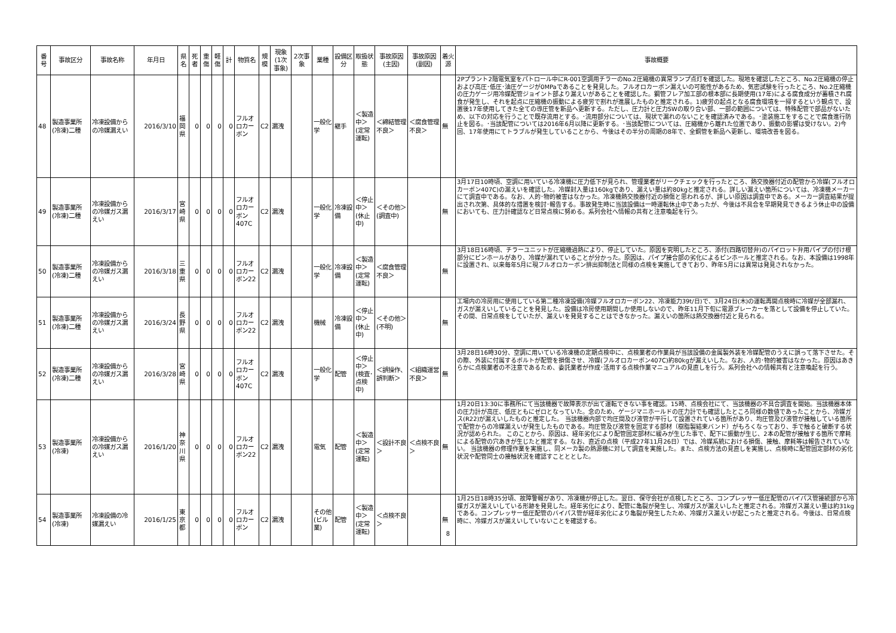| 番号 | 事故区分 | 事故名称 | 年月日 | 県名 | 死者 | 重傷 | 軽傷 | 計 | 物質名 | 規模 | 現象(1次事象) | 2次事象 | 業種 | 設備区分 | 取扱状態 | 事故原因(主因) | 事故原因(副因) | 着火源 | 事故概要 |
| --- | --- | --- | --- | --- | --- | --- | --- | --- | --- | --- | --- | --- | --- | --- | --- | --- | --- | --- | --- |
| 48 | 製造事業所(冷凍)二種 | 冷凍設備からの冷媒漏えい | 2016/3/10 | 福岡県 | 0 | 0 | 0 | 0 | フルオロカーボン | C2 | 漏洩 | | 一般化学 | 継手 | ＜製造中＞(定常運転) | ＜締結管理不良＞ | ＜腐食管理不良＞ | 無 | 2Pプラント2階電気室をパトロール中にR-001空調用チラーのNo.2圧縮機の異常ランプ点灯を確認した。現地を確認したところ、No.2圧縮機の停止および高圧･低圧･油圧ゲージが0MPaであることを発見した。フルオロカーボン漏えいの可能性があるため、気密試験を行ったところ、No.2圧縮機の圧力ゲージ用冷媒配管ジョイント部より漏えいがあることを確認した。鋼管フレア加工部の根本部に長期使用(17年)による腐食成分が蓄積され腐食が発生し、それを起点に圧縮機の振動による疲労で割れが進展したものと推定される。1)疲労の起点となる腐食環境を一掃するという観点で、設置後17年使用してきた全ての導圧管を新品へ更新する。ただし、圧力計と圧力SWの取り合い部、一部の範囲については、特殊配管で部品がないため、以下の対応を行うことで既存流用とする。･流用部分については、現状で漏れのないことを確認済みである。･塗装施工をすることで腐食進行防止を図る。･当該配管については2016年6月以降に更新する。･当該配管については、圧縮機から離れた位置であり、振動の影響は受けない。2)今回、17年使用にてトラブルが発生していることから、今後はその半分の周期の8年で、全銅管を新品へ更新し、環境改善を図る。 |
| 49 | 製造事業所(冷凍)二種 | 冷凍設備からの冷媒ガス漏えい | 2016/3/17 | 宮崎県 | 0 | 0 | 0 | 0 | フルオロカーボン407C | C2 | 漏洩 | | 一般化学 | 冷凍設備 | ＜停止中＞(休止中) | ＜その他＞(調査中) | | 無 | 3月17日10時頃、空調に用いている冷凍機に圧力低下が見られ、管理業者がリークチェックを行ったところ、熱交換器付近の配管から冷媒(フルオロカーボン407C)の漏えいを確認した。冷媒封入量は160kgであり、漏えい量は約80kgと推定される。詳しい漏えい箇所については、冷凍機メーカーにて調査中である。なお、人的･物的被害はなかった。冷凍機熱交換器付近の損傷と思われるが、詳しい原因は調査中である。メーカー調査結果が提出され次第、具体的な措置を検討･報告する。事故発生時に当該設備は一時運転休止中であったが、今後は不具合を早期発見できるよう休止中の設備においても、圧力計確認など日常点検に努める。系列会社へ情報の共有と注意喚起を行う。 |
| 50 | 製造事業所(冷凍)二種 | 冷凍設備からの冷媒ガス漏えい | 2016/3/18 | 三重県 | 0 | 0 | 0 | 0 | フルオロカーボン22 | C2 | 漏洩 | | 一般化学 | 冷凍設備 | ＜製造中＞(定常運転) | ＜腐食管理不良＞ | | 無 | 3月18日16時頃、チラーユニットが圧縮機過熱により、停止していた。原因を究明したところ、添付(四路切替弁)のパイロット弁用パイプの付け根部分にピンホールがあり、冷媒が漏れていることが分かった。原因は、パイプ接合部の劣化によるピンホールと推定される。なお、本設備は1998年に設置され、以来毎年5月に現フルオロカーボン排出抑制法と同様の点検を実施してきており、昨年5月には異常は発見されなかった。 |
| 51 | 製造事業所(冷凍)二種 | 冷凍設備からの冷媒ガス漏えい | 2016/3/24 | 長野県 | 0 | 0 | 0 | 0 | フルオロカーボン22 | C2 | 漏洩 | | 機械 | 冷凍設備 | ＜停止中＞(休止中) | ＜その他＞(不明) | | 無 | 工場内の冷房用に使用している第二種冷凍設備(冷媒フルオロカーボン22、冷凍能力39t/日)で、3月24日(木)の運転再開点検時に冷媒が全部漏れ、ガスが漏えいしていることを発見した。設備は冷房使用期間しか使用しないので、昨年11月下旬に電源ブレーカーを落として設備を停止していた。その間、日常点検をしていたが、漏えいを発見することはできなかった。漏えいの箇所は熱交換器付近と見られる。 |
| 52 | 製造事業所(冷凍)二種 | 冷凍設備からの冷媒ガス漏えい | 2016/3/28 | 宮崎県 | 0 | 0 | 0 | 0 | フルオロカーボン407C | C2 | 漏洩 | | 一般化学 | 配管 | ＜停止中＞(検査･点検中) | ＜誤操作、誤判断＞ | ＜組織運営不良＞ | 無 | 3月28日16時30分、空調に用いている冷凍機の定期点検中に、点検業者の作業員が当該設備の金属製外装を冷媒配管のうえに誤って落下させた。その際、外装に付属するボルトが配管を損傷させ、冷媒(フルオロカーボン407C)約80kgが漏えいした。なお、人的･物的被害はなかった。原因はあきらかに点検業者の不注意であるため、委託業者が作成･活用する点検作業マニュアルの見直しを行う。系列会社への情報共有と注意喚起を行う。 |
| 53 | 製造事業所(冷凍) | 冷凍設備からの冷媒ガス漏えい | 2016/1/20 | 神奈川県 | 0 | 0 | 0 | 0 | フルオロカーボン22 | C2 | 漏洩 | | 電気 | 配管 | ＜製造中＞(定常運転) | ＜設計不良＞ | ＜点検不良＞ | 無 | 1月20日13:30に事務所にて当該機器で故障表示が出て運転できない事を確認。15時、点検会社にて、当該機器の不具合調査を開始。当該機器本体の圧力計が高圧、低圧ともにゼロとなっていた。念のため、ゲージマニホールドの圧力計でも確認したところ同様の数値であったことから、冷媒ガス(R22)が漏えいしたものと推定した。 当該機器内部で均圧間及び液管が平行して設置されている箇所があり、均圧管及び液管が接触している箇所で配管からの冷媒漏えいが発生したものである。均圧管及び液管を固定する部材（樹脂製結束バンド）がもろくなっており、手で触ると破断する状況が認められた。 このことから、原因は、経年劣化により配管固定部材に緩みが生じた事で、配下に振動が生じ、2本の配管が接触する箇所で摩耗による配管の穴あきが生じたと推定する。なお、直近の点検（平成27年11月26日）では、冷媒系統における損傷、接触、摩耗等は報告されていない。 当該機器の修理作業を実施し、同メーカ製の熱源機に対して調査を実施した。また、点検方法の見直しを実施し、点検時に配管固定部材の劣化状況や配管同士の接触状況を確認すことととした。 |
| 54 | 製造事業所(冷凍) | 冷凍設備の冷媒漏えい | 2016/1/25 | 東京都 | 0 | 0 | 0 | 0 | フルオロカーボン | C2 | 漏洩 | | その他(ビル業) | 配管 | ＜製造中＞(定常運転) | ＜点検不良＞ | | 無 | 1月25日18時35分頃、故障警報があり、冷凍機が停止した。翌日、保守会社が点検したところ、コンプレッサー低圧配管のバイパス管接続部から冷媒ガスが漏えいしている形跡を発見した。経年劣化により、配管に亀裂が発生し、冷媒ガスが漏えいしたと推定される。冷媒ガス漏えい量は約31kgである。コンプレッサー低圧配管のバイパス管が経年劣化により亀裂が発生したため、冷媒ガス漏えいが起こったと推定される。今後は、日常点検時に、冷媒ガスが漏えいしていないことを確認する。 |
8